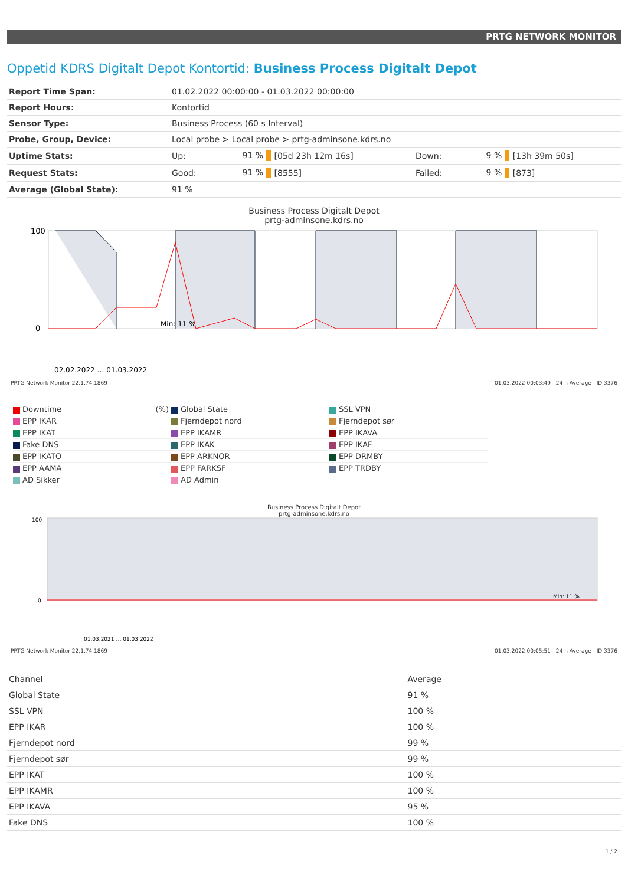PRTG NETWORK MONITOR
Oppetid KDRS Digitalt Depot Kontortid: Business Process Digitalt Depot
| Report Time Span: | 01.02.2022 00:00:00 - 01.03.2022 00:00:00 | | | | | |
| Report Hours: | Kontortid | | | | | |
| Sensor Type: | Business Process (60 s Interval) | | | | | |
| Probe, Group, Device: | Local probe > Local probe > prtg-adminsone.kdrs.no | | | | | |
| Uptime Stats: | Up: | 91 % | [05d 23h 12m 16s] | Down: | 9 % | [13h 39m 50s] |
| Request Stats: | Good: | 91 % | [8555] | Failed: | 9 % | [873] |
| Average (Global State): | 91 % | | | | | |
Business Process Digitalt Depot
prtg-adminsone.kdrs.no
100
0
Min: 11 %
02.02.2022 … 01.03.2022
PRTG Network Monitor 22.1.74.1869 01.03.2022 00:03:49 - 24 h Average - ID 3376
Downtime (%)
Global State
SSL VPN
EPP IKAR
Fjerndepot nord
Fjerndepot sør
EPP IKAT
EPP IKAMR
EPP IKAVA
Fake DNS
EPP IKAK
EPP IKAF
EPP IKATO
EPP ARKNOR
EPP DRMBY
EPP AAMA
EPP FARKSF
EPP TRDBY
AD Sikker
AD Admin
Business Process Digitalt Depot
prtg-adminsone.kdrs.no
100
0
Min: 11 %
01.03.2021 … 01.03.2022
PRTG Network Monitor 22.1.74.1869 01.03.2022 00:05:51 - 24 h Average - ID 3376
| Channel | Average |
| --- | --- |
| Global State | 91 % |
| SSL VPN | 100 % |
| EPP IKAR | 100 % |
| Fjerndepot nord | 99 % |
| Fjerndepot sør | 99 % |
| EPP IKAT | 100 % |
| EPP IKAMR | 100 % |
| EPP IKAVA | 95 % |
| Fake DNS | 100 % |
1 / 2